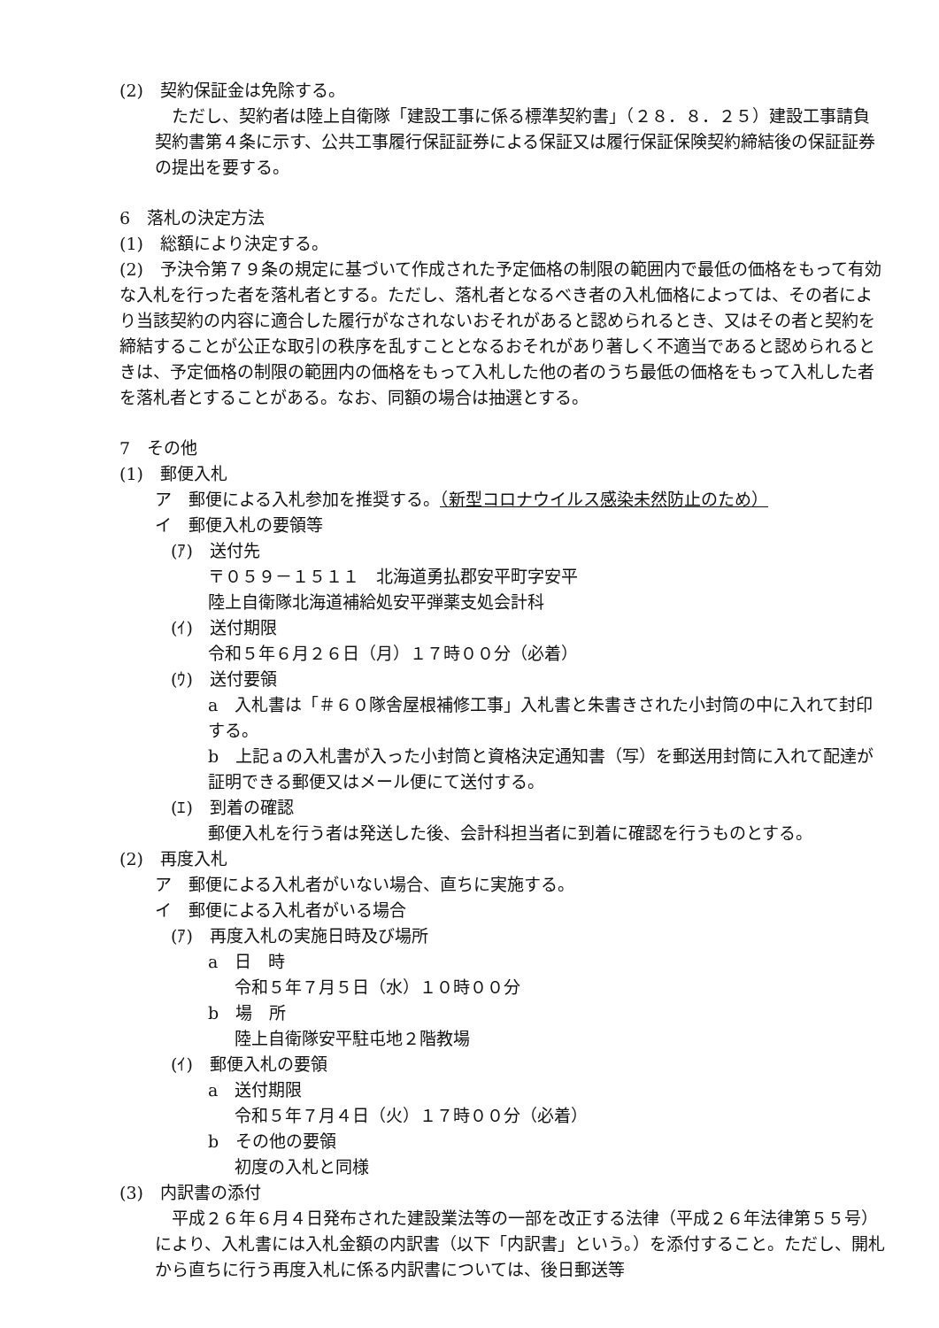(2)　契約保証金は免除する。
　ただし、契約者は陸上自衛隊「建設工事に係る標準契約書」（２８．８．２５）建設工事請負契約書第４条に示す、公共工事履行保証証券による保証又は履行保証保険契約締結後の保証証券の提出を要する。
6　落札の決定方法
(1)　総額により決定する。
(2)　予決令第７９条の規定に基づいて作成された予定価格の制限の範囲内で最低の価格をもって有効な入札を行った者を落札者とする。ただし、落札者となるべき者の入札価格によっては、その者により当該契約の内容に適合した履行がなされないおそれがあると認められるとき、又はその者と契約を締結することが公正な取引の秩序を乱すこととなるおそれがあり著しく不適当であると認められるときは、予定価格の制限の範囲内の価格をもって入札した他の者のうち最低の価格をもって入札した者を落札者とすることがある。なお、同額の場合は抽選とする。
7　その他
(1)　郵便入札
ア　郵便による入札参加を推奨する。（新型コロナウイルス感染未然防止のため）
イ　郵便入札の要領等
(ｱ)　送付先
〒０５９－１５１１　北海道勇払郡安平町字安平
陸上自衛隊北海道補給処安平弾薬支処会計科
(ｲ)　送付期限
令和５年６月２６日（月）１７時００分（必着）
(ｳ)　送付要領
a　入札書は「＃６０隊舎屋根補修工事」入札書と朱書きされた小封筒の中に入れて封印する。
b　上記ａの入札書が入った小封筒と資格決定通知書（写）を郵送用封筒に入れて配達が証明できる郵便又はメール便にて送付する。
(ｴ)　到着の確認
郵便入札を行う者は発送した後、会計科担当者に到着に確認を行うものとする。
(2)　再度入札
ア　郵便による入札者がいない場合、直ちに実施する。
イ　郵便による入札者がいる場合
(ｱ)　再度入札の実施日時及び場所
a　日　時
令和５年７月５日（水）１０時００分
b　場　所
陸上自衛隊安平駐屯地２階教場
(ｲ)　郵便入札の要領
a　送付期限
令和５年７月４日（火）１７時００分（必着）
b　その他の要領
初度の入札と同様
(3)　内訳書の添付
　平成２６年６月４日発布された建設業法等の一部を改正する法律（平成２６年法律第５５号）により、入札書には入札金額の内訳書（以下「内訳書」という。）を添付すること。ただし、開札から直ちに行う再度入札に係る内訳書については、後日郵送等